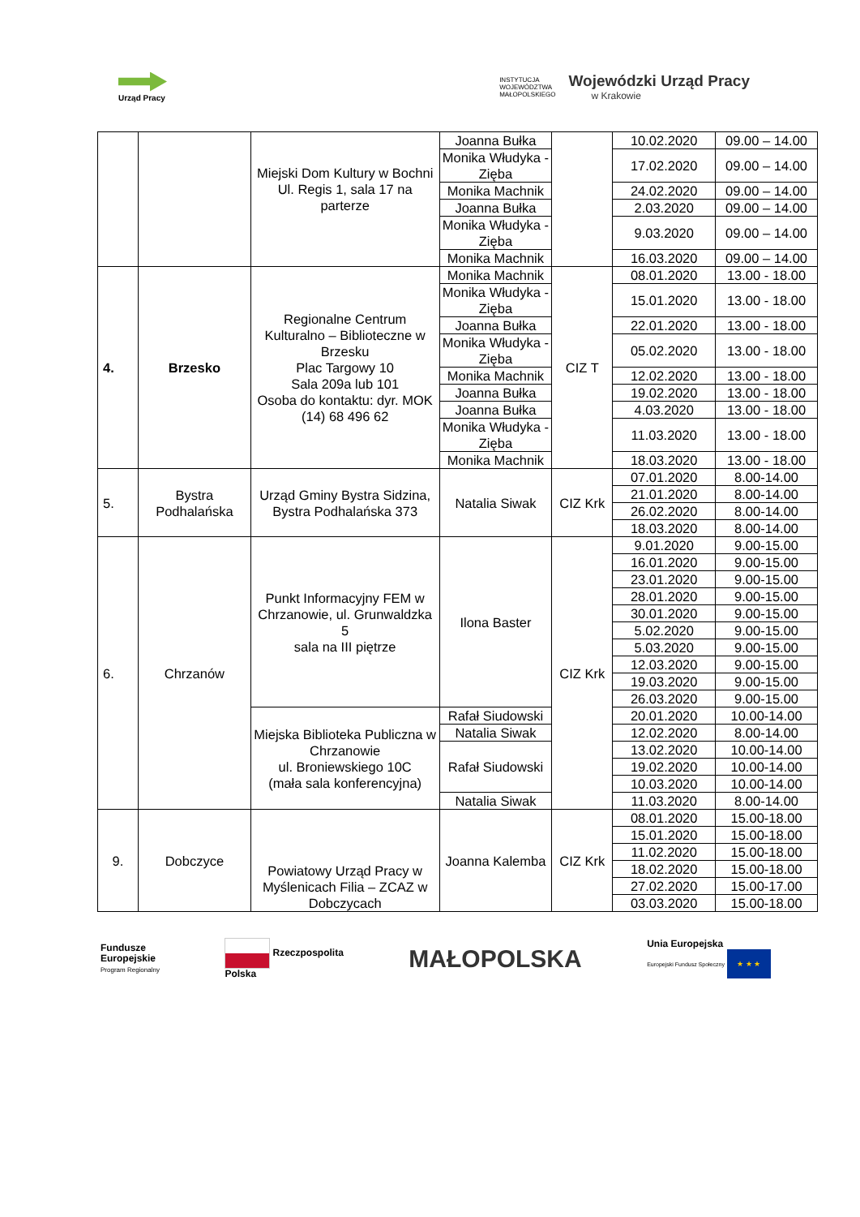Urząd Pracy
INSTYTUCJA
WOJEWÓDZTWA
MAŁOPOLSKIEGO
Wojewódzki Urząd Pracy
w Krakowie
| | | Miejski Dom Kultury w Bochni Ul. Regis 1, sala 17 na parterze | Joanna Bułka | | 10.02.2020 | 09.00 – 14.00 |
| | | | Monika Włudyka - Zięba | | 17.02.2020 | 09.00 – 14.00 |
| | | | Monika Machnik | | 24.02.2020 | 09.00 – 14.00 |
| | | | Joanna Bułka | | 2.03.2020 | 09.00 – 14.00 |
| | | | Monika Włudyka - Zięba | | 9.03.2020 | 09.00 – 14.00 |
| | | | Monika Machnik | | 16.03.2020 | 09.00 – 14.00 |
| 4. | Brzesko | Regionalne Centrum Kulturalno – Biblioteczne w Brzesku Plac Targowy 10 Sala 209a lub 101 Osoba do kontaktu: dyr. MOK (14) 68 496 62 | Monika Machnik | CIZ T | 08.01.2020 | 13.00 - 18.00 |
| | | | Monika Włudyka - Zięba | | 15.01.2020 | 13.00 - 18.00 |
| | | | Joanna Bułka | | 22.01.2020 | 13.00 - 18.00 |
| | | | Monika Włudyka - Zięba | | 05.02.2020 | 13.00 - 18.00 |
| | | | Monika Machnik | | 12.02.2020 | 13.00 - 18.00 |
| | | | Joanna Bułka | | 19.02.2020 | 13.00 - 18.00 |
| | | | Joanna Bułka | | 4.03.2020 | 13.00 - 18.00 |
| | | | Monika Włudyka - Zięba | | 11.03.2020 | 13.00 - 18.00 |
| | | | Monika Machnik | | 18.03.2020 | 13.00 - 18.00 |
| 5. | Bystra Podhalańska | Urząd Gminy Bystra Sidzina, Bystra Podhalańska 373 | Natalia Siwak | CIZ Krk | 07.01.2020 | 8.00-14.00 |
| | | | | | 21.01.2020 | 8.00-14.00 |
| | | | | | 26.02.2020 | 8.00-14.00 |
| | | | | | 18.03.2020 | 8.00-14.00 |
| 6. | Chrzanów | Punkt Informacyjny FEM w Chrzanowie, ul. Grunwaldzka 5 sala na III piętrze | Ilona Baster | CIZ Krk | 9.01.2020 | 9.00-15.00 |
| | | | | | 16.01.2020 | 9.00-15.00 |
| | | | | | 23.01.2020 | 9.00-15.00 |
| | | | | | 28.01.2020 | 9.00-15.00 |
| | | | | | 30.01.2020 | 9.00-15.00 |
| | | | | | 5.02.2020 | 9.00-15.00 |
| | | | | | 5.03.2020 | 9.00-15.00 |
| | | | | | 12.03.2020 | 9.00-15.00 |
| | | | | | 19.03.2020 | 9.00-15.00 |
| | | | | | 26.03.2020 | 9.00-15.00 |
| | | Miejska Biblioteka Publiczna w Chrzanowie ul. Broniewskiego 10C (mała sala konferencyjna) | Rafał Siudowski | | 20.01.2020 | 10.00-14.00 |
| | | | Natalia Siwak | | 12.02.2020 | 8.00-14.00 |
| | | | Rafał Siudowski | | 13.02.2020 | 10.00-14.00 |
| | | | | | 19.02.2020 | 10.00-14.00 |
| | | | | | 10.03.2020 | 10.00-14.00 |
| | | | Natalia Siwak | | 11.03.2020 | 8.00-14.00 |
| 9. | Dobczyce | Powiatowy Urząd Pracy w Myślenicach Filia – ZCAZ w Dobczycach | Joanna Kalemba | CIZ Krk | 08.01.2020 | 15.00-18.00 |
| | | | | | 15.01.2020 | 15.00-18.00 |
| | | | | | 11.02.2020 | 15.00-18.00 |
| | | | | | 18.02.2020 | 15.00-18.00 |
| | | | | | 27.02.2020 | 15.00-17.00 |
| | | | | | 03.03.2020 | 15.00-18.00 |
Fundusze
Europejskie
Program Regionalny
Rzeczpospolita
Polska
MAŁOPOLSKA
Unia Europejska
Europejski Fundusz Społeczny ★ ★ ★